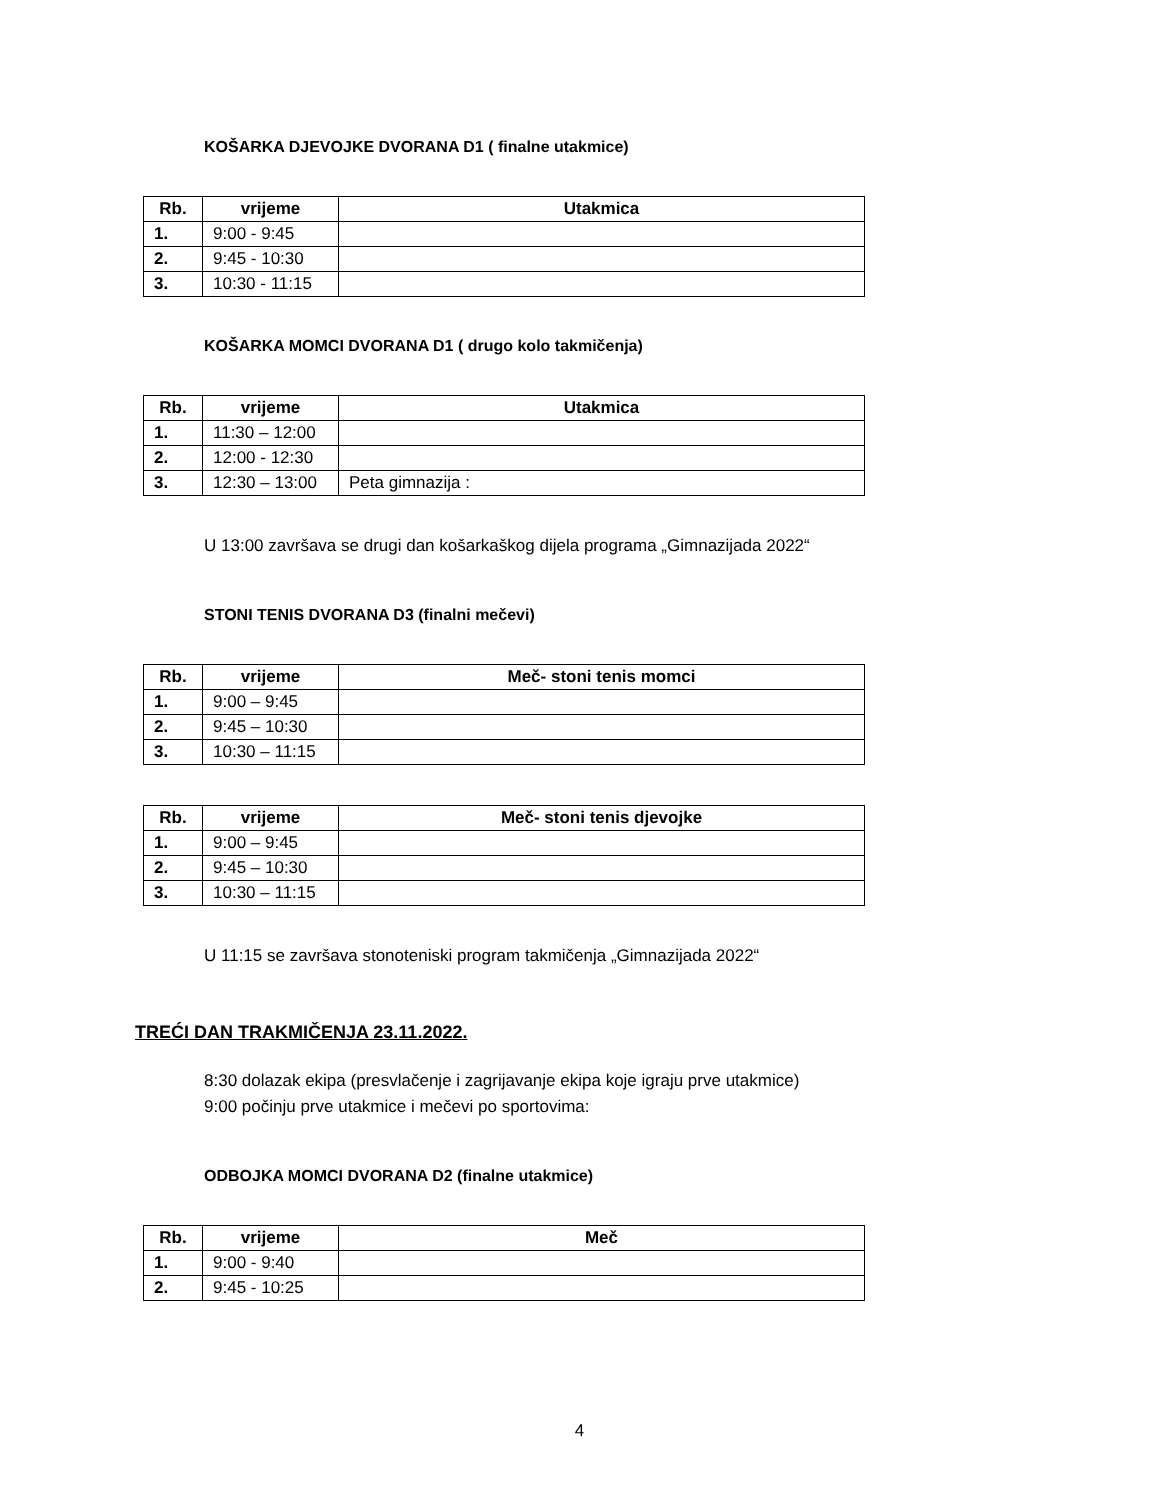KOŠARKA DJEVOJKE DVORANA D1 ( finalne utakmice)
| Rb. | vrijeme | Utakmica |
| --- | --- | --- |
| 1. | 9:00 - 9:45 | |
| 2. | 9:45 - 10:30 | |
| 3. | 10:30 - 11:15 | |
KOŠARKA MOMCI DVORANA D1 ( drugo kolo takmičenja)
| Rb. | vrijeme | Utakmica |
| --- | --- | --- |
| 1. | 11:30 – 12:00 | |
| 2. | 12:00 - 12:30 | |
| 3. | 12:30 – 13:00 | Peta gimnazija : |
U 13:00 završava se drugi dan košarkaškog dijela programa „Gimnazijada 2022“
STONI TENIS DVORANA D3 (finalni mečevi)
| Rb. | vrijeme | Meč- stoni tenis momci |
| --- | --- | --- |
| 1. | 9:00 – 9:45 | |
| 2. | 9:45 – 10:30 | |
| 3. | 10:30 – 11:15 | |
| Rb. | vrijeme | Meč- stoni tenis djevojke |
| --- | --- | --- |
| 1. | 9:00 – 9:45 | |
| 2. | 9:45 – 10:30 | |
| 3. | 10:30 – 11:15 | |
U 11:15 se završava stonoteniski program takmičenja „Gimnazijada 2022“
TREĆI DAN TRAKMIČENJA 23.11.2022.
8:30 dolazak ekipa (presvlačenje i zagrijavanje ekipa koje igraju prve utakmice)
9:00 počinju prve utakmice i mečevi po sportovima:
ODBOJKA MOMCI DVORANA D2 (finalne utakmice)
| Rb. | vrijeme | Meč |
| --- | --- | --- |
| 1. | 9:00 - 9:40 | |
| 2. | 9:45 - 10:25 | |
4